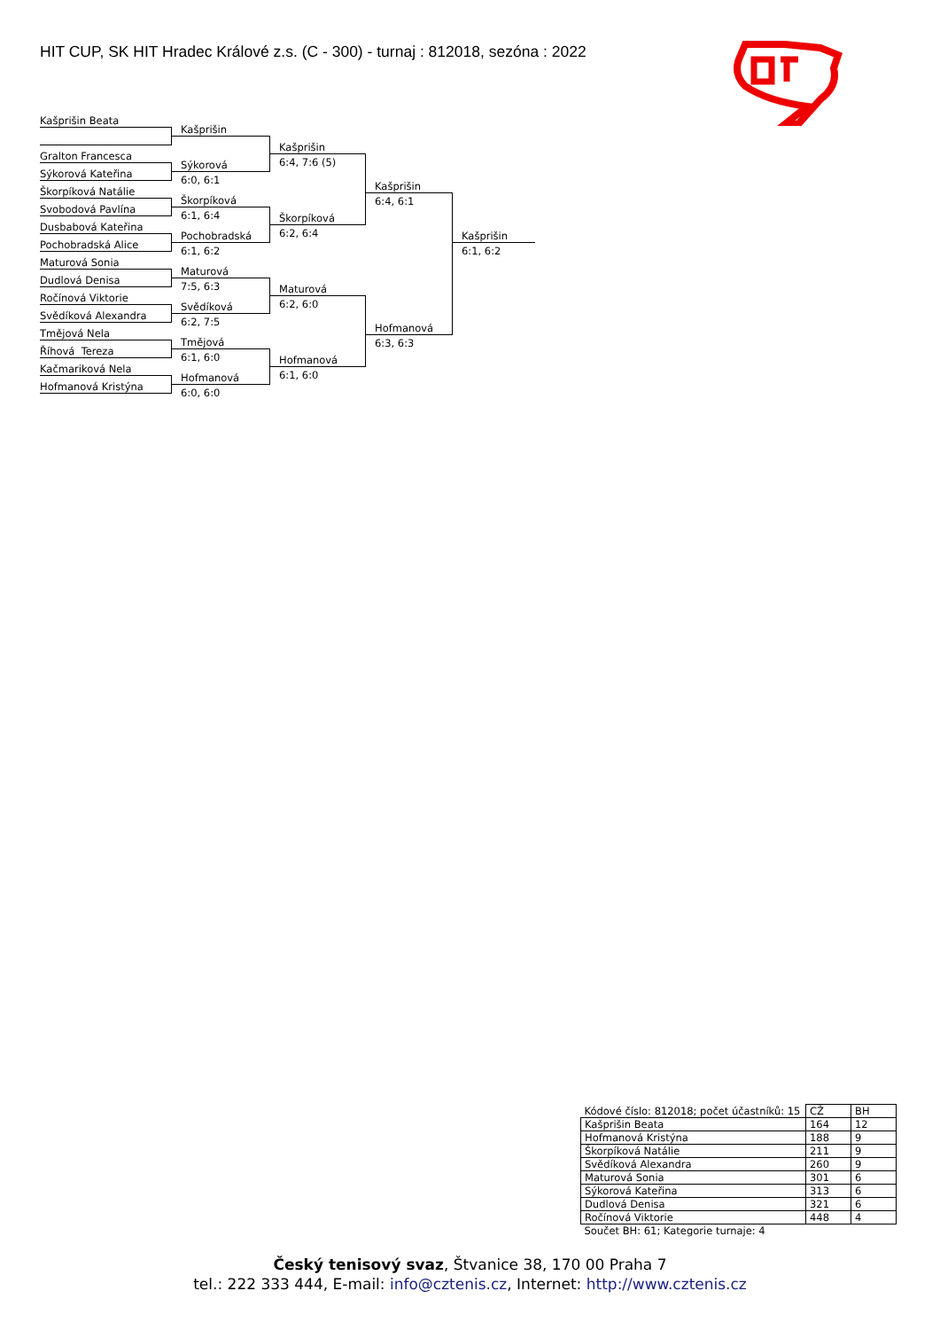HIT CUP, SK HIT Hradec Králové z.s. (C - 300) - turnaj : 812018, sezóna : 2022
Kašprišin Beata
Gralton Francesca
Sýkorová Kateřina
Škorpíková Natálie
Svobodová Pavlína
Dusbabová Kateřina
Pochobradská Alice
Maturová Sonia
Dudlová Denisa
Ročínová Viktorie
Svědíková Alexandra
Tmějová Nela
Říhová Tereza
Kačmariková Nela
Hofmanová Kristýna
Kašprišin
Sýkorová
6:0, 6:1
Škorpíková
6:1, 6:4
Pochobradská
6:1, 6:2
Maturová
7:5, 6:3
Svědíková
6:2, 7:5
Tmějová
6:1, 6:0
Hofmanová
6:0, 6:0
Kašprišin
6:4, 7:6 (5)
Škorpíková
6:2, 6:4
Maturová
6:2, 6:0
Hofmanová
6:1, 6:0
Kašprišin
6:4, 6:1
Hofmanová
6:3, 6:3
Kašprišin
6:1, 6:2
| Kódové číslo: 812018; počet účastníků: 15 | CŽ | BH |
| Kašprišin Beata | 164 | 12 |
| Hofmanová Kristýna | 188 | 9 |
| Škorpíková Natálie | 211 | 9 |
| Svědíková Alexandra | 260 | 9 |
| Maturová Sonia | 301 | 6 |
| Sýkorová Kateřina | 313 | 6 |
| Dudlová Denisa | 321 | 6 |
| Ročínová Viktorie | 448 | 4 |
| Součet BH: 61; Kategorie turnaje: 4 | | |
Český tenisový svaz, Štvanice 38, 170 00 Praha 7
tel.: 222 333 444, E-mail: info@cztenis.cz, Internet: http://www.cztenis.cz